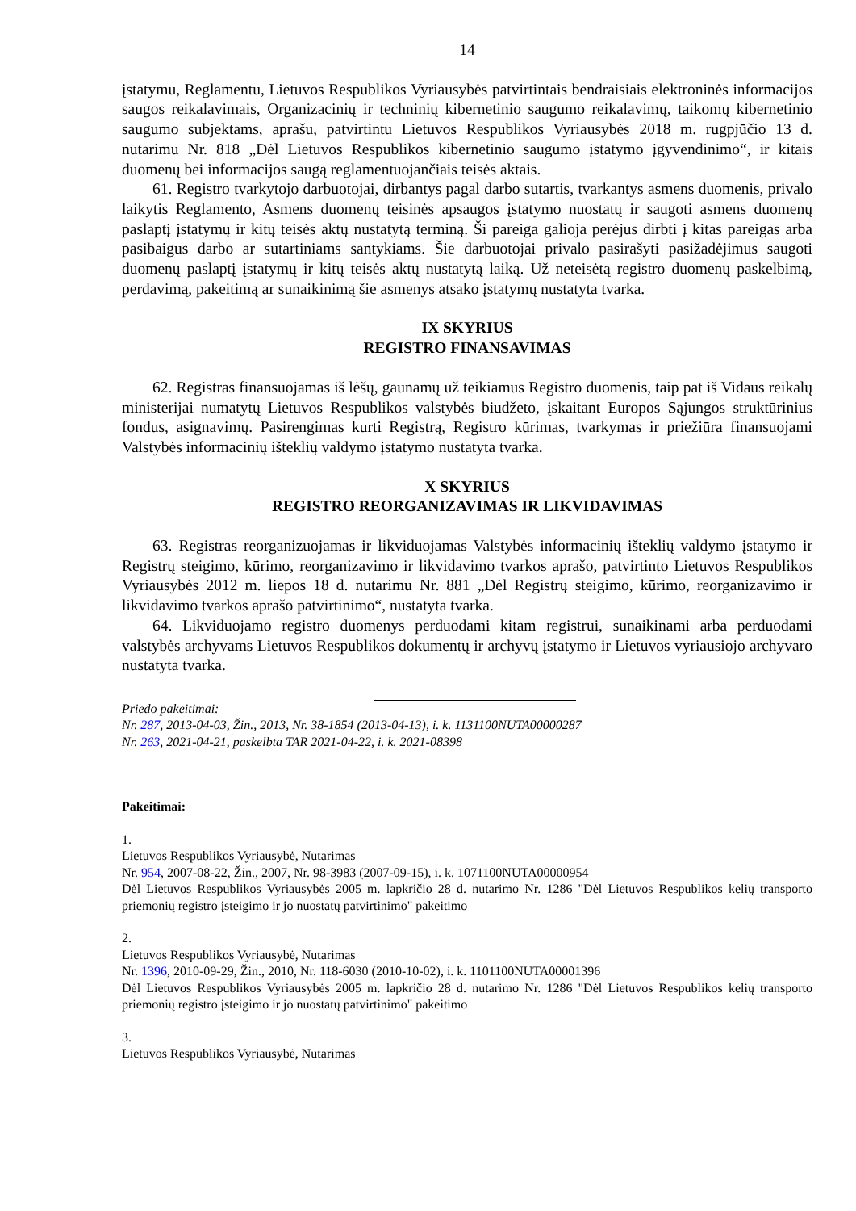14
įstatymu, Reglamentu, Lietuvos Respublikos Vyriausybės patvirtintais bendraisiais elektroninės informacijos saugos reikalavimais, Organizacinių ir techninių kibernetinio saugumo reikalavimų, taikomų kibernetinio saugumo subjektams, aprašu, patvirtintu Lietuvos Respublikos Vyriausybės 2018 m. rugpjūčio 13 d. nutarimu Nr. 818 „Dėl Lietuvos Respublikos kibernetinio saugumo įstatymo įgyvendinimo“, ir kitais duomenų bei informacijos saugą reglamentuojančiais teisės aktais.
61. Registro tvarkytojo darbuotojai, dirbantys pagal darbo sutartis, tvarkantys asmens duomenis, privalo laikytis Reglamento, Asmens duomenų teisinės apsaugos įstatymo nuostatų ir saugoti asmens duomenų paslaptį įstatymų ir kitų teisės aktų nustatytą terminą. Ši pareiga galioja perėjus dirbti į kitas pareigas arba pasibaigus darbo ar sutartiniams santykiams. Šie darbuotojai privalo pasirašyti pasižadėjimus saugoti duomenų paslaptį įstatymų ir kitų teisės aktų nustatytą laiką. Už neteisėtą registro duomenų paskelbimą, perdavimą, pakeitimą ar sunaikinimą šie asmenys atsako įstatymų nustatyta tvarka.
IX SKYRIUS
REGISTRO FINANSAVIMAS
62. Registras finansuojamas iš lėšų, gaunamų už teikiamus Registro duomenis, taip pat iš Vidaus reikalų ministerijai numatytų Lietuvos Respublikos valstybės biudžeto, įskaitant Europos Sąjungos struktūrinius fondus, asignavimų. Pasirengimas kurti Registrą, Registro kūrimas, tvarkymas ir priežiūra finansuojami Valstybės informacinių išteklių valdymo įstatymo nustatyta tvarka.
X SKYRIUS
REGISTRO REORGANIZAVIMAS IR LIKVIDAVIMAS
63. Registras reorganizuojamas ir likviduojamas Valstybės informacinių išteklių valdymo įstatymo ir Registrų steigimo, kūrimo, reorganizavimo ir likvidavimo tvarkos aprašo, patvirtinto Lietuvos Respublikos Vyriausybės 2012 m. liepos 18 d. nutarimu Nr. 881 „Dėl Registrų steigimo, kūrimo, reorganizavimo ir likvidavimo tvarkos aprašo patvirtinimo“, nustatyta tvarka.
64. Likviduojamo registro duomenys perduodami kitam registrui, sunaikinami arba perduodami valstybės archyvams Lietuvos Respublikos dokumentų ir archyvų įstatymo ir Lietuvos vyriausiojo archyvaro nustatyta tvarka.
Priedo pakeitimai:
Nr. 287, 2013-04-03, Žin., 2013, Nr. 38-1854 (2013-04-13), i. k. 1131100NUTA00000287
Nr. 263, 2021-04-21, paskelbta TAR 2021-04-22, i. k. 2021-08398
Pakeitimai:
1.
Lietuvos Respublikos Vyriausybė, Nutarimas
Nr. 954, 2007-08-22, Žin., 2007, Nr. 98-3983 (2007-09-15), i. k. 1071100NUTA00000954
Dėl Lietuvos Respublikos Vyriausybės 2005 m. lapkričio 28 d. nutarimo Nr. 1286 "Dėl Lietuvos Respublikos kelių transporto priemonių registro įsteigimo ir jo nuostatų patvirtinimo" pakeitimo
2.
Lietuvos Respublikos Vyriausybė, Nutarimas
Nr. 1396, 2010-09-29, Žin., 2010, Nr. 118-6030 (2010-10-02), i. k. 1101100NUTA00001396
Dėl Lietuvos Respublikos Vyriausybės 2005 m. lapkričio 28 d. nutarimo Nr. 1286 "Dėl Lietuvos Respublikos kelių transporto priemonių registro įsteigimo ir jo nuostatų patvirtinimo" pakeitimo
3.
Lietuvos Respublikos Vyriausybė, Nutarimas